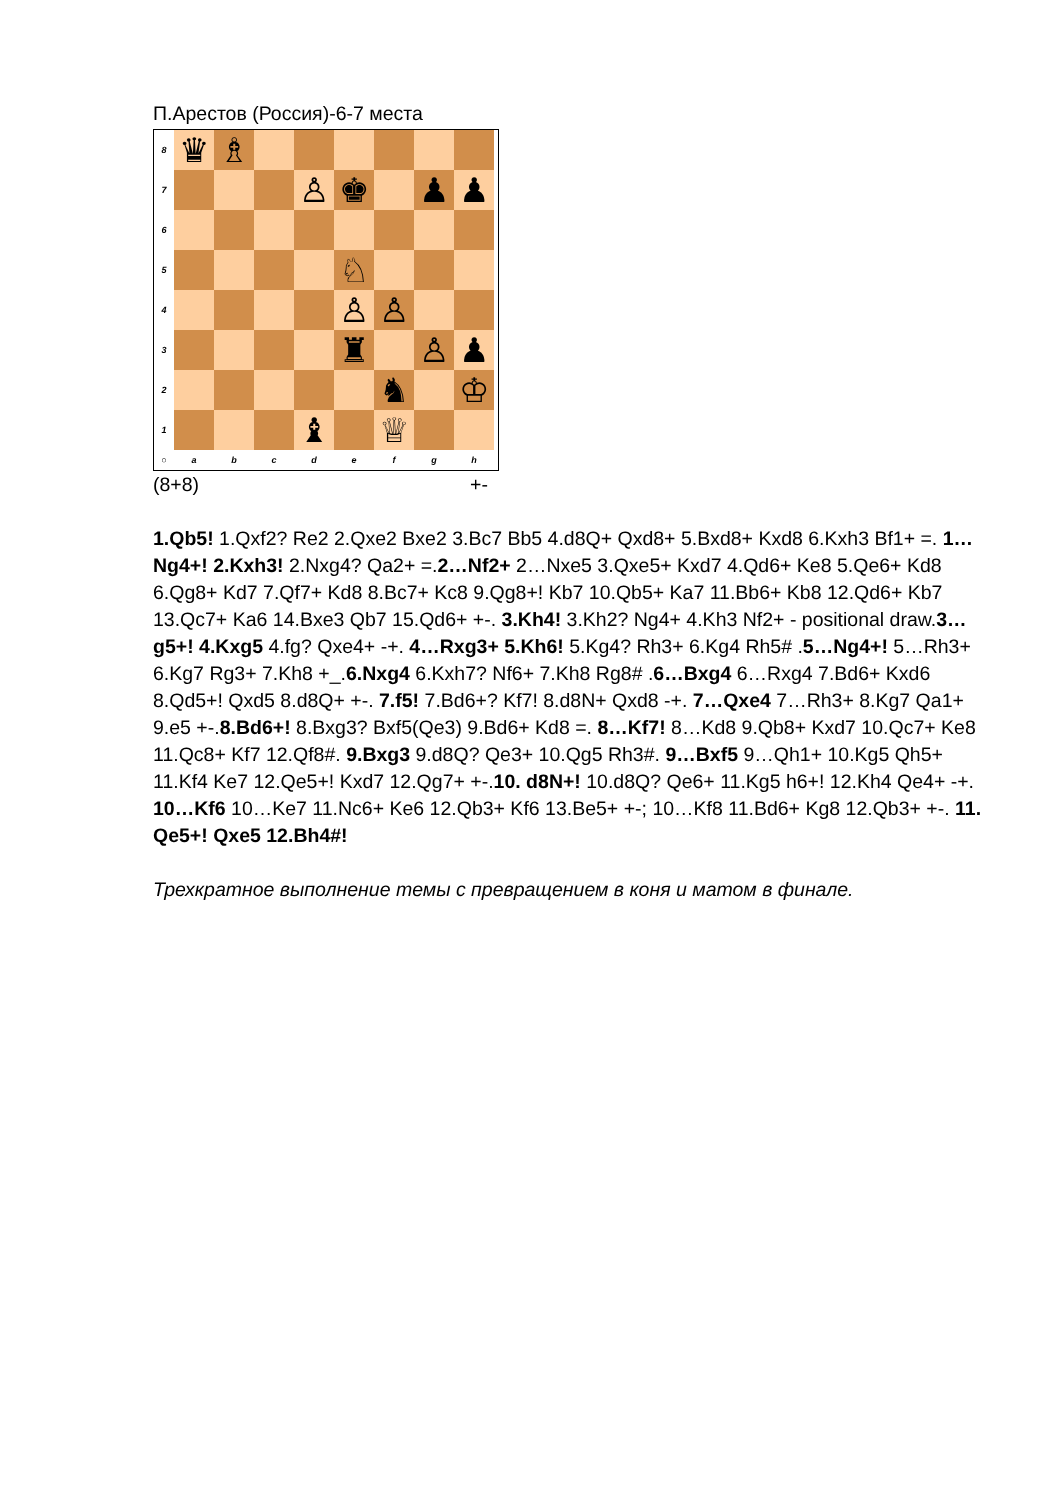П.Арестов (Россия)-6-7 места
8
♛ ♗
7
♙ ♚ ♟ ♟
6
5
♘
4
♙ ♙
3
♜ ♙ ♟
2
♞ ♔
1
♝ ♕
○ a b c d e f g h
(8+8) +-
1.Qb5! 1.Qxf2? Re2 2.Qxe2 Bxe2 3.Bc7 Bb5 4.d8Q+ Qxd8+ 5.Bxd8+ Kxd8 6.Kxh3 Bf1+ =. 1…Ng4+! 2.Kxh3! 2.Nxg4? Qa2+ =.2…Nf2+ 2…Nxe5 3.Qxe5+ Kxd7 4.Qd6+ Ke8 5.Qe6+ Kd8 6.Qg8+ Kd7 7.Qf7+ Kd8 8.Bc7+ Kc8 9.Qg8+! Kb7 10.Qb5+ Ka7 11.Bb6+ Kb8 12.Qd6+ Kb7 13.Qc7+ Ka6 14.Bxe3 Qb7 15.Qd6+ +-. 3.Kh4! 3.Kh2? Ng4+ 4.Kh3 Nf2+ - positional draw.3…g5+! 4.Kxg5 4.fg? Qxe4+ -+. 4…Rxg3+ 5.Kh6! 5.Kg4? Rh3+ 6.Kg4 Rh5# .5…Ng4+! 5…Rh3+ 6.Kg7 Rg3+ 7.Kh8 +_.6.Nxg4 6.Kxh7? Nf6+ 7.Kh8 Rg8# .6…Bxg4 6…Rxg4 7.Bd6+ Kxd6 8.Qd5+! Qxd5 8.d8Q+ +-. 7.f5! 7.Bd6+? Kf7! 8.d8N+ Qxd8 -+. 7…Qxe4 7…Rh3+ 8.Kg7 Qa1+ 9.e5 +-.8.Bd6+! 8.Bxg3? Bxf5(Qe3) 9.Bd6+ Kd8 =. 8…Kf7! 8…Kd8 9.Qb8+ Kxd7 10.Qc7+ Ke8 11.Qc8+ Kf7 12.Qf8#. 9.Bxg3 9.d8Q? Qe3+ 10.Qg5 Rh3#. 9…Bxf5 9…Qh1+ 10.Kg5 Qh5+ 11.Kf4 Ke7 12.Qe5+! Kxd7 12.Qg7+ +-.10. d8N+! 10.d8Q? Qe6+ 11.Kg5 h6+! 12.Kh4 Qe4+ -+. 10…Kf6 10…Ke7 11.Nc6+ Ke6 12.Qb3+ Kf6 13.Be5+ +-; 10…Kf8 11.Bd6+ Kg8 12.Qb3+ +-. 11. Qe5+! Qxe5 12.Bh4#!
Трехкратное выполнение темы с превращением в коня и матом в финале.